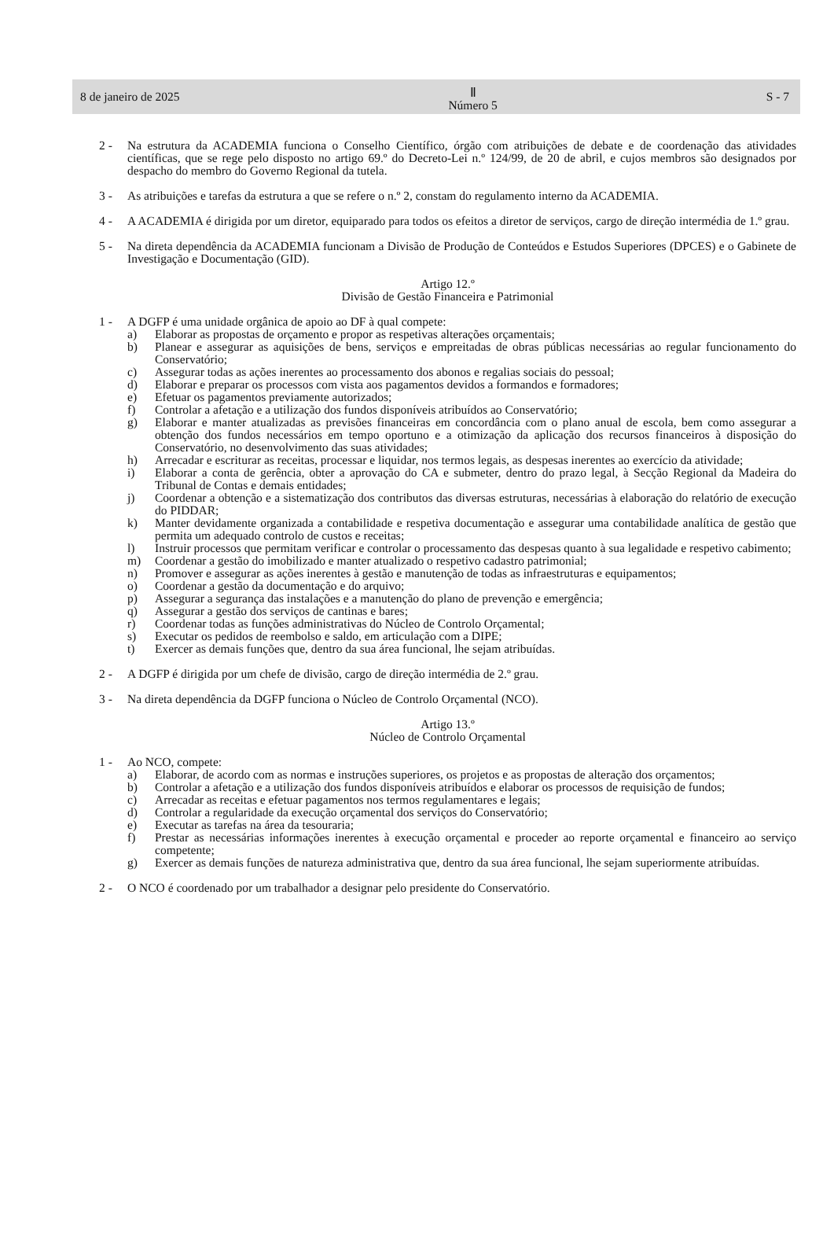8 de janeiro de 2025 Ⅱ
Número 5 S - 7
2 - Na estrutura da ACADEMIA funciona o Conselho Científico, órgão com atribuições de debate e de coordenação das atividades científicas, que se rege pelo disposto no artigo 69.º do Decreto-Lei n.º 124/99, de 20 de abril, e cujos membros são designados por despacho do membro do Governo Regional da tutela.
3 - As atribuições e tarefas da estrutura a que se refere o n.º 2, constam do regulamento interno da ACADEMIA.
4 - A ACADEMIA é dirigida por um diretor, equiparado para todos os efeitos a diretor de serviços, cargo de direção intermédia de 1.º grau.
5 - Na direta dependência da ACADEMIA funcionam a Divisão de Produção de Conteúdos e Estudos Superiores (DPCES) e o Gabinete de Investigação e Documentação (GID).
Artigo 12.º
Divisão de Gestão Financeira e Patrimonial
1 - A DGFP é uma unidade orgânica de apoio ao DF à qual compete:
a) Elaborar as propostas de orçamento e propor as respetivas alterações orçamentais;
b) Planear e assegurar as aquisições de bens, serviços e empreitadas de obras públicas necessárias ao regular funcionamento do Conservatório;
c) Assegurar todas as ações inerentes ao processamento dos abonos e regalias sociais do pessoal;
d) Elaborar e preparar os processos com vista aos pagamentos devidos a formandos e formadores;
e) Efetuar os pagamentos previamente autorizados;
f) Controlar a afetação e a utilização dos fundos disponíveis atribuídos ao Conservatório;
g) Elaborar e manter atualizadas as previsões financeiras em concordância com o plano anual de escola, bem como assegurar a obtenção dos fundos necessários em tempo oportuno e a otimização da aplicação dos recursos financeiros à disposição do Conservatório, no desenvolvimento das suas atividades;
h) Arrecadar e escriturar as receitas, processar e liquidar, nos termos legais, as despesas inerentes ao exercício da atividade;
i) Elaborar a conta de gerência, obter a aprovação do CA e submeter, dentro do prazo legal, à Secção Regional da Madeira do Tribunal de Contas e demais entidades;
j) Coordenar a obtenção e a sistematização dos contributos das diversas estruturas, necessárias à elaboração do relatório de execução do PIDDAR;
k) Manter devidamente organizada a contabilidade e respetiva documentação e assegurar uma contabilidade analítica de gestão que permita um adequado controlo de custos e receitas;
l) Instruir processos que permitam verificar e controlar o processamento das despesas quanto à sua legalidade e respetivo cabimento;
m) Coordenar a gestão do imobilizado e manter atualizado o respetivo cadastro patrimonial;
n) Promover e assegurar as ações inerentes à gestão e manutenção de todas as infraestruturas e equipamentos;
o) Coordenar a gestão da documentação e do arquivo;
p) Assegurar a segurança das instalações e a manutenção do plano de prevenção e emergência;
q) Assegurar a gestão dos serviços de cantinas e bares;
r) Coordenar todas as funções administrativas do Núcleo de Controlo Orçamental;
s) Executar os pedidos de reembolso e saldo, em articulação com a DIPE;
t) Exercer as demais funções que, dentro da sua área funcional, lhe sejam atribuídas.
2 - A DGFP é dirigida por um chefe de divisão, cargo de direção intermédia de 2.º grau.
3 - Na direta dependência da DGFP funciona o Núcleo de Controlo Orçamental (NCO).
Artigo 13.º
Núcleo de Controlo Orçamental
1 - Ao NCO, compete:
a) Elaborar, de acordo com as normas e instruções superiores, os projetos e as propostas de alteração dos orçamentos;
b) Controlar a afetação e a utilização dos fundos disponíveis atribuídos e elaborar os processos de requisição de fundos;
c) Arrecadar as receitas e efetuar pagamentos nos termos regulamentares e legais;
d) Controlar a regularidade da execução orçamental dos serviços do Conservatório;
e) Executar as tarefas na área da tesouraria;
f) Prestar as necessárias informações inerentes à execução orçamental e proceder ao reporte orçamental e financeiro ao serviço competente;
g) Exercer as demais funções de natureza administrativa que, dentro da sua área funcional, lhe sejam superiormente atribuídas.
2 - O NCO é coordenado por um trabalhador a designar pelo presidente do Conservatório.